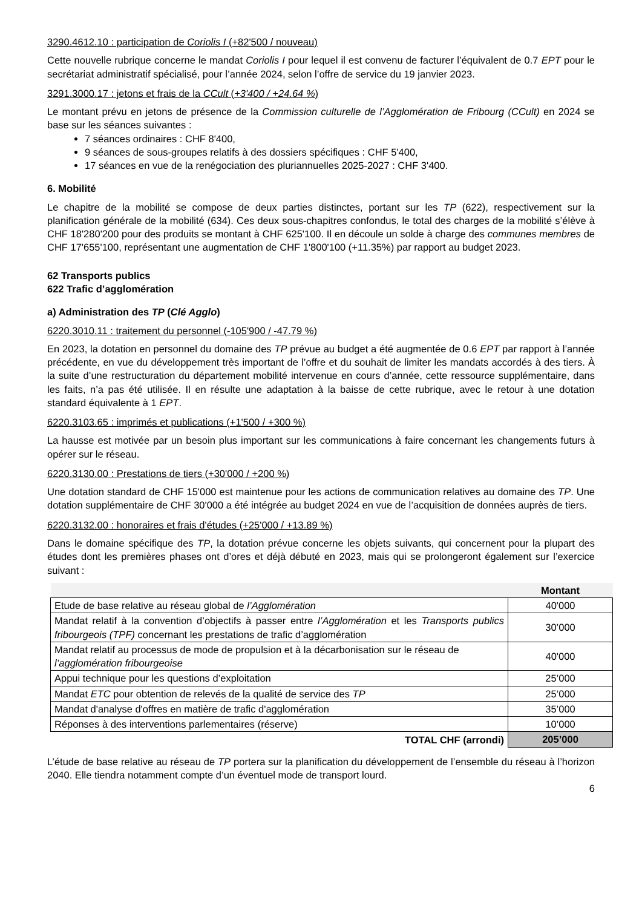3290.4612.10 : participation de Coriolis I (+82'500 / nouveau)
Cette nouvelle rubrique concerne le mandat Coriolis I pour lequel il est convenu de facturer l’équivalent de 0.7 EPT pour le secrétariat administratif spécialisé, pour l’année 2024, selon l’offre de service du 19 janvier 2023.
3291.3000.17 : jetons et frais de la CCult (+3'400 / +24.64 %)
Le montant prévu en jetons de présence de la Commission culturelle de l’Agglomération de Fribourg (CCult) en 2024 se base sur les séances suivantes :
7 séances ordinaires : CHF 8'400,
9 séances de sous-groupes relatifs à des dossiers spécifiques : CHF 5'400,
17 séances en vue de la renégociation des pluriannuelles 2025-2027 : CHF 3'400.
6. Mobilité
Le chapitre de la mobilité se compose de deux parties distinctes, portant sur les TP (622), respectivement sur la planification générale de la mobilité (634). Ces deux sous-chapitres confondus, le total des charges de la mobilité s’élève à CHF 18'280'200 pour des produits se montant à CHF 625'100. Il en découle un solde à charge des communes membres de CHF 17'655'100, représentant une augmentation de CHF 1'800'100 (+11.35%) par rapport au budget 2023.
62 Transports publics
622 Trafic d’agglomération
a) Administration des TP (Clé Agglo)
6220.3010.11 : traitement du personnel (-105'900 / -47.79 %)
En 2023, la dotation en personnel du domaine des TP prévue au budget a été augmentée de 0.6 EPT par rapport à l’année précédente, en vue du développement très important de l’offre et du souhait de limiter les mandats accordés à des tiers. À la suite d’une restructuration du département mobilité intervenue en cours d’année, cette ressource supplémentaire, dans les faits, n’a pas été utilisée. Il en résulte une adaptation à la baisse de cette rubrique, avec le retour à une dotation standard équivalente à 1 EPT.
6220.3103.65 : imprimés et publications (+1'500 / +300 %)
La hausse est motivée par un besoin plus important sur les communications à faire concernant les changements futurs à opérer sur le réseau.
6220.3130.00 : Prestations de tiers (+30'000 / +200 %)
Une dotation standard de CHF 15'000 est maintenue pour les actions de communication relatives au domaine des TP. Une dotation supplémentaire de CHF 30'000 a été intégrée au budget 2024 en vue de l’acquisition de données auprès de tiers.
6220.3132.00 : honoraires et frais d'études (+25'000 / +13.89 %)
Dans le domaine spécifique des TP, la dotation prévue concerne les objets suivants, qui concernent pour la plupart des études dont les premières phases ont d’ores et déjà débuté en 2023, mais qui se prolongeront également sur l’exercice suivant :
| | Montant |
| Etude de base relative au réseau global de l’Agglomération | 40'000 |
| Mandat relatif à la convention d’objectifs à passer entre l’Agglomération et les Transports publics fribourgeois (TPF) concernant les prestations de trafic d’agglomération | 30’000 |
| Mandat relatif au processus de mode de propulsion et à la décarbonisation sur le réseau de l’agglomération fribourgeoise | 40'000 |
| Appui technique pour les questions d’exploitation | 25’000 |
| Mandat ETC pour obtention de relevés de la qualité de service des TP | 25’000 |
| Mandat d'analyse d'offres en matière de trafic d'agglomération | 35’000 |
| Réponses à des interventions parlementaires (réserve) | 10’000 |
| TOTAL CHF (arrondi) | 205’000 |
L’étude de base relative au réseau de TP portera sur la planification du développement de l’ensemble du réseau à l’horizon 2040. Elle tiendra notamment compte d’un éventuel mode de transport lourd.
6